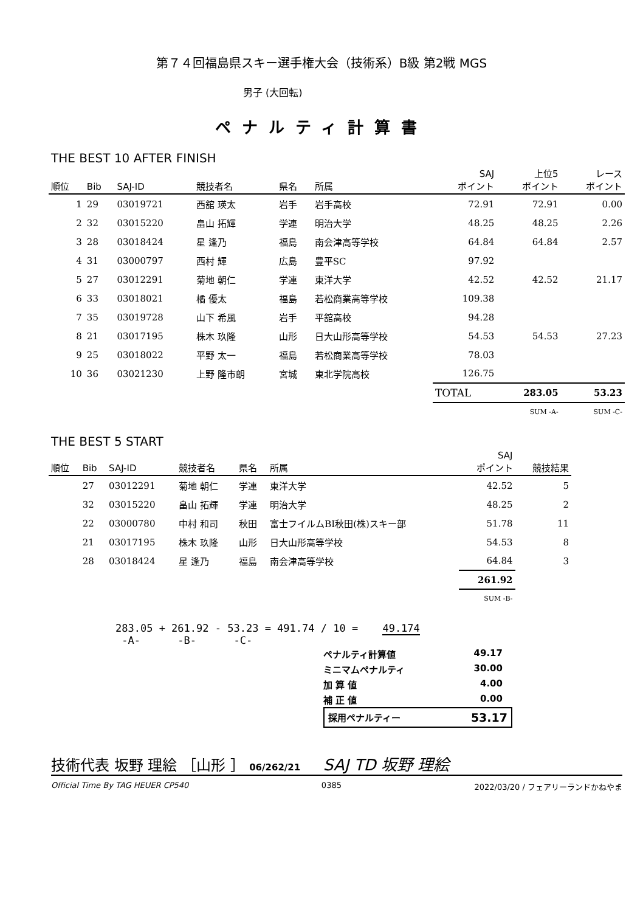第７４回福島県スキー選手権大会（技術系）B級 第2戦 MGS
男子 (大回転)
ペナルティ計算書
THE BEST 10 AFTER FINISH
| 順位 | Bib | SAJ-ID | 競技者名 | 県名 | 所属 | SAJ ポイント | 上位5 ポイント | レース ポイント |
| --- | --- | --- | --- | --- | --- | --- | --- | --- |
| 1 | 29 | 03019721 | 西舘 瑛太 | 岩手 | 岩手高校 | 72.91 | 72.91 | 0.00 |
| 2 | 32 | 03015220 | 畠山 拓輝 | 学連 | 明治大学 | 48.25 | 48.25 | 2.26 |
| 3 | 28 | 03018424 | 星 逢乃 | 福島 | 南会津高等学校 | 64.84 | 64.84 | 2.57 |
| 4 | 31 | 03000797 | 西村 輝 | 広島 | 豊平SC | 97.92 | | |
| 5 | 27 | 03012291 | 菊地 朝仁 | 学連 | 東洋大学 | 42.52 | 42.52 | 21.17 |
| 6 | 33 | 03018021 | 橘 優太 | 福島 | 若松商業高等学校 | 109.38 | | |
| 7 | 35 | 03019728 | 山下 希風 | 岩手 | 平舘高校 | 94.28 | | |
| 8 | 21 | 03017195 | 株木 玖隆 | 山形 | 日大山形高等学校 | 54.53 | 54.53 | 27.23 |
| 9 | 25 | 03018022 | 平野 太一 | 福島 | 若松商業高等学校 | 78.03 | | |
| 10 | 36 | 03021230 | 上野 隆市朗 | 宮城 | 東北学院高校 | 126.75 | | |
| | | | | | | TOTAL | 283.05 | 53.23 |
| | | | | | | | SUM -A- | SUM -C- |
THE BEST 5 START
| 順位 | Bib | SAJ-ID | 競技者名 | 県名 | 所属 | SAJ ポイント | 競技結果 |
| --- | --- | --- | --- | --- | --- | --- | --- |
| | 27 | 03012291 | 菊地 朝仁 | 学連 | 東洋大学 | 42.52 | 5 |
| | 32 | 03015220 | 畠山 拓輝 | 学連 | 明治大学 | 48.25 | 2 |
| | 22 | 03000780 | 中村 和司 | 秋田 | 富士フイルムBI秋田(株)スキー部 | 51.78 | 11 |
| | 21 | 03017195 | 株木 玖隆 | 山形 | 日大山形高等学校 | 54.53 | 8 |
| | 28 | 03018424 | 星 逢乃 | 福島 | 南会津高等学校 | 64.84 | 3 |
| | | | | | | 261.92 | |
| | | | | | | SUM -B- | |
283.05 + 261.92 - 53.23 = 491.74 / 10 = 49.174
-A- -B- -C-
ペナルティ計算値 49.17
ミニマムペナルティ 30.00
加 算 値 4.00
補 正 値 0.00
採用ペナルティー 53.17
技術代表 坂野 理絵 ［山形 ］ 06/262/21 SAJ TD 坂野 理絵
Official Time By TAG HEUER CP540 0385 2022/03/20 / フェアリーランドかねやま